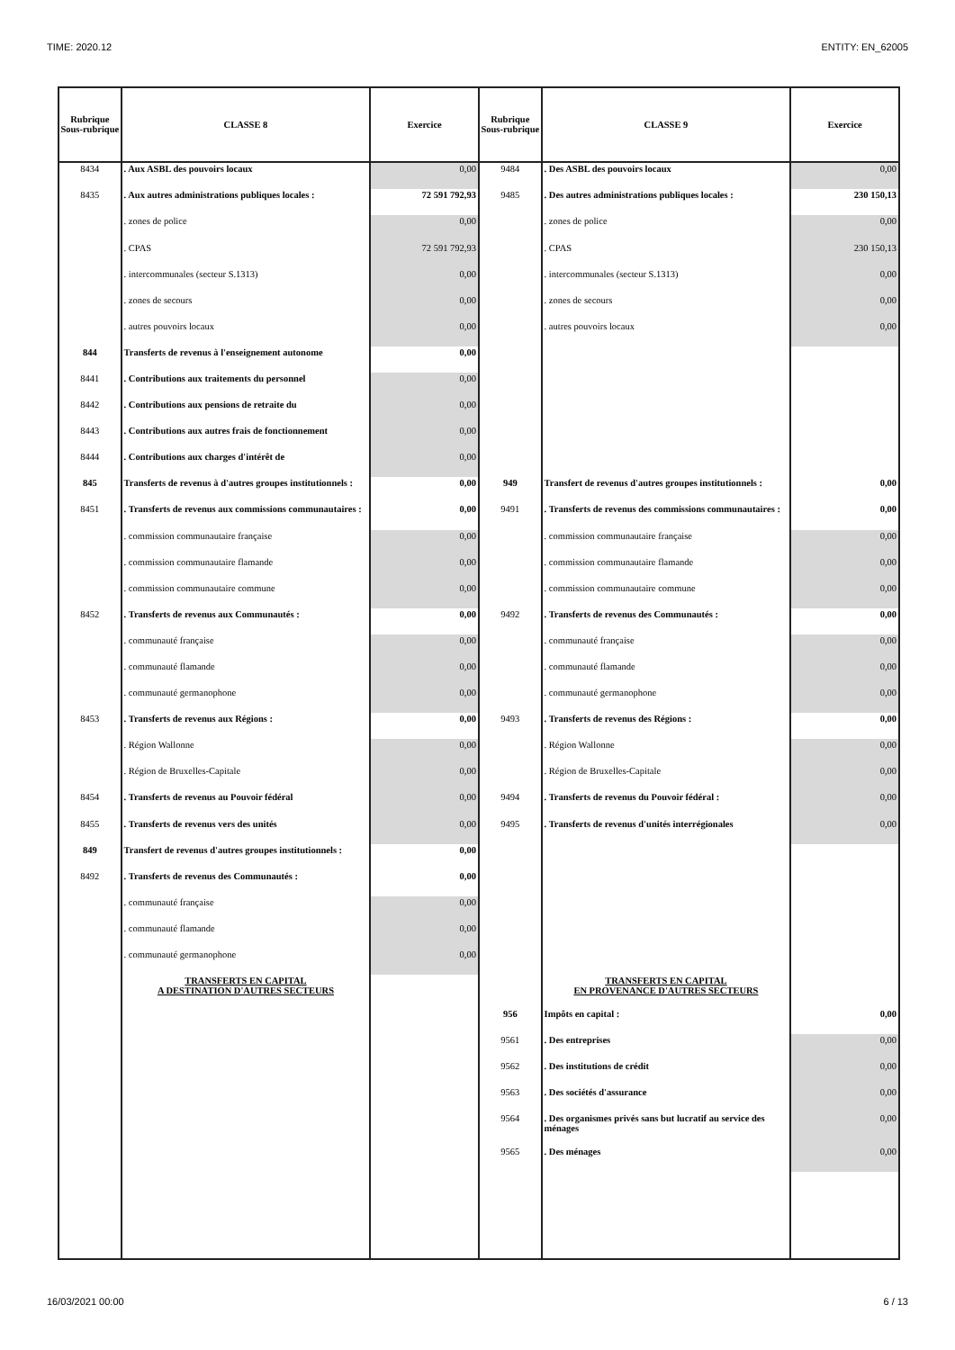TIME: 2020.12 ENTITY: EN_62005
| Rubrique Sous-rubrique | CLASSE 8 | Exercice | Rubrique Sous-rubrique | CLASSE 9 | Exercice |
| --- | --- | --- | --- | --- | --- |
| 8434 | . Aux ASBL des pouvoirs locaux | 0,00 | 9484 | . Des ASBL des pouvoirs locaux | 0,00 |
| 8435 | . Aux autres administrations publiques locales : | 72 591 792,93 | 9485 | . Des autres administrations publiques locales : | 230 150,13 |
| | . zones de police | 0,00 | | . zones de police | 0,00 |
| | . CPAS | 72 591 792,93 | | . CPAS | 230 150,13 |
| | . intercommunales (secteur S.1313) | 0,00 | | . intercommunales (secteur S.1313) | 0,00 |
| | . zones de secours | 0,00 | | . zones de secours | 0,00 |
| | . autres pouvoirs locaux | 0,00 | | . autres pouvoirs locaux | 0,00 |
| 844 | Transferts de revenus à l'enseignement autonome | 0,00 | | | |
| 8441 | . Contributions aux traitements du personnel | 0,00 | | | |
| 8442 | . Contributions aux pensions de retraite du | 0,00 | | | |
| 8443 | . Contributions aux autres frais de fonctionnement | 0,00 | | | |
| 8444 | . Contributions aux charges d'intérêt de | 0,00 | | | |
| 845 | Transferts de revenus à d'autres groupes institutionnels : | 0,00 | 949 | Transfert de revenus d'autres groupes institutionnels : | 0,00 |
| 8451 | . Transferts de revenus aux commissions communautaires : | 0,00 | 9491 | . Transferts de revenus des commissions communautaires : | 0,00 |
| | . commission communautaire française | 0,00 | | . commission communautaire française | 0,00 |
| | . commission communautaire flamande | 0,00 | | . commission communautaire flamande | 0,00 |
| | . commission communautaire commune | 0,00 | | . commission communautaire commune | 0,00 |
| 8452 | . Transferts de revenus aux Communautés : | 0,00 | 9492 | . Transferts de revenus des Communautés : | 0,00 |
| | . communauté française | 0,00 | | . communauté française | 0,00 |
| | . communauté flamande | 0,00 | | . communauté flamande | 0,00 |
| | . communauté germanophone | 0,00 | | . communauté germanophone | 0,00 |
| 8453 | . Transferts de revenus aux Régions : | 0,00 | 9493 | . Transferts de revenus des Régions : | 0,00 |
| | . Région Wallonne | 0,00 | | . Région Wallonne | 0,00 |
| | . Région de Bruxelles-Capitale | 0,00 | | . Région de Bruxelles-Capitale | 0,00 |
| 8454 | . Transferts de revenus au Pouvoir fédéral | 0,00 | 9494 | . Transferts de revenus du Pouvoir fédéral : | 0,00 |
| 8455 | . Transferts de revenus vers des unités | 0,00 | 9495 | . Transferts de revenus d'unités interrégionales | 0,00 |
| 849 | Transfert de revenus d'autres groupes institutionnels : | 0,00 | | | |
| 8492 | . Transferts de revenus des Communautés : | 0,00 | | | |
| | . communauté française | 0,00 | | | |
| | . communauté flamande | 0,00 | | | |
| | . communauté germanophone | 0,00 | | | |
| | TRANSFERTS EN CAPITAL A DESTINATION D'AUTRES SECTEURS | | | TRANSFERTS EN CAPITAL EN PROVENANCE D'AUTRES SECTEURS | |
| | | | 956 | Impôts en capital : | 0,00 |
| | | | 9561 | . Des entreprises | 0,00 |
| | | | 9562 | . Des institutions de crédit | 0,00 |
| | | | 9563 | . Des sociétés d'assurance | 0,00 |
| | | | 9564 | . Des organismes privés sans but lucratif au service des ménages | 0,00 |
| | | | 9565 | . Des ménages | 0,00 |
16/03/2021 00:00 6 / 13